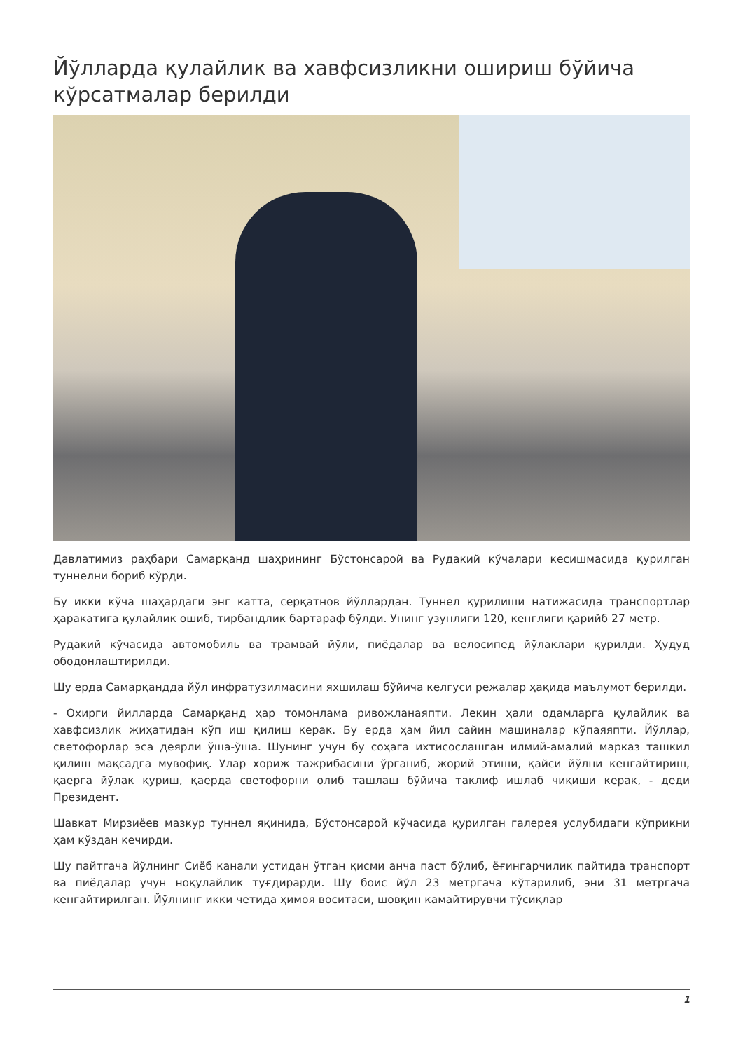Йўлларда қулайлик ва хавфсизликни ошириш бўйича кўрсатмалар берилди
Давлатимиз раҳбари Самарқанд шаҳрининг Бўстонсарой ва Рудакий кўчалари кесишмасида қурилган туннелни бориб кўрди.
Бу икки кўча шаҳардаги энг катта, серқатнов йўллардан. Туннел қурилиши натижасида транспортлар ҳаракатига қулайлик ошиб, тирбандлик бартараф бўлди. Унинг узунлиги 120, кенглиги қарийб 27 метр.
Рудакий кўчасида автомобиль ва трамвай йўли, пиёдалар ва велосипед йўлаклари қурилди. Ҳудуд ободонлаштирилди.
Шу ерда Самарқандда йўл инфратузилмасини яхшилаш бўйича келгуси режалар ҳақида маълумот берилди.
- Охирги йилларда Самарқанд ҳар томонлама ривожланаяпти. Лекин ҳали одамларга қулайлик ва хавфсизлик жиҳатидан кўп иш қилиш керак. Бу ерда ҳам йил сайин машиналар кўпаяяпти. Йўллар, светофорлар эса деярли ўша-ўша. Шунинг учун бу соҳага ихтисослашган илмий-амалий марказ ташкил қилиш мақсадга мувофиқ. Улар хориж тажрибасини ўрганиб, жорий этиши, қайси йўлни кенгайтириш, қаерга йўлак қуриш, қаерда светофорни олиб ташлаш бўйича таклиф ишлаб чиқиши керак, - деди Президент.
Шавкат Мирзиёев мазкур туннел яқинида, Бўстонсарой кўчасида қурилган галерея услубидаги кўприкни ҳам кўздан кечирди.
Шу пайтгача йўлнинг Сиёб канали устидан ўтган қисми анча паст бўлиб, ёғингарчилик пайтида транспорт ва пиёдалар учун ноқулайлик туғдирарди. Шу боис йўл 23 метргача кўтарилиб, эни 31 метргача кенгайтирилган. Йўлнинг икки четида ҳимоя воситаси, шовқин камайтирувчи тўсиқлар
1